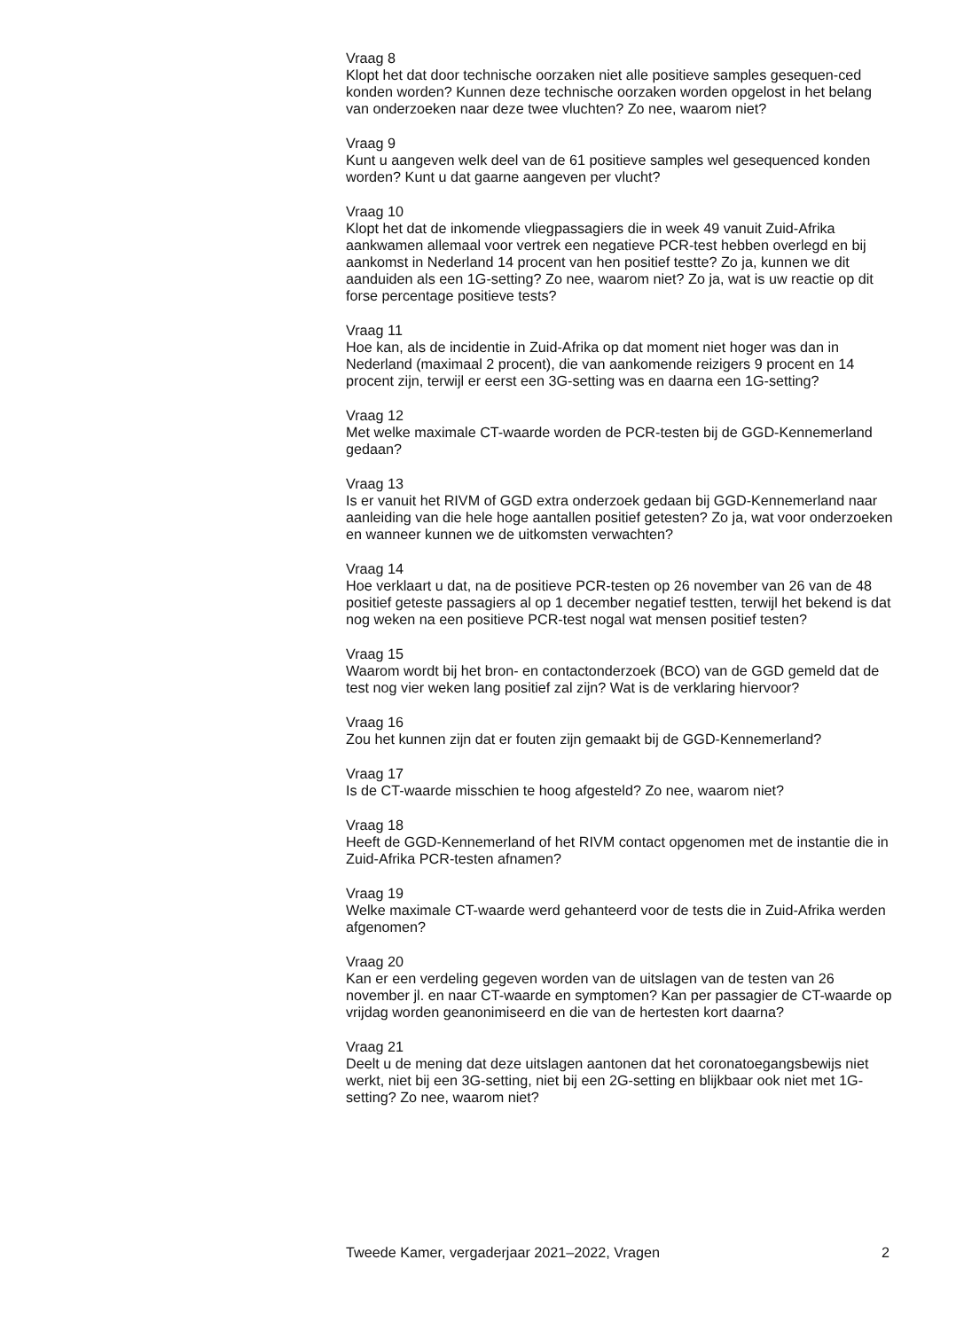Vraag 8
Klopt het dat door technische oorzaken niet alle positieve samples gesequen-ced konden worden? Kunnen deze technische oorzaken worden opgelost in het belang van onderzoeken naar deze twee vluchten? Zo nee, waarom niet?
Vraag 9
Kunt u aangeven welk deel van de 61 positieve samples wel gesequenced konden worden? Kunt u dat gaarne aangeven per vlucht?
Vraag 10
Klopt het dat de inkomende vliegpassagiers die in week 49 vanuit Zuid-Afrika aankwamen allemaal voor vertrek een negatieve PCR-test hebben overlegd en bij aankomst in Nederland 14 procent van hen positief testte? Zo ja, kunnen we dit aanduiden als een 1G-setting? Zo nee, waarom niet? Zo ja, wat is uw reactie op dit forse percentage positieve tests?
Vraag 11
Hoe kan, als de incidentie in Zuid-Afrika op dat moment niet hoger was dan in Nederland (maximaal 2 procent), die van aankomende reizigers 9 procent en 14 procent zijn, terwijl er eerst een 3G-setting was en daarna een 1G-setting?
Vraag 12
Met welke maximale CT-waarde worden de PCR-testen bij de GGD-Kennemerland gedaan?
Vraag 13
Is er vanuit het RIVM of GGD extra onderzoek gedaan bij GGD-Kennemerland naar aanleiding van die hele hoge aantallen positief getesten? Zo ja, wat voor onderzoeken en wanneer kunnen we de uitkomsten verwachten?
Vraag 14
Hoe verklaart u dat, na de positieve PCR-testen op 26 november van 26 van de 48 positief geteste passagiers al op 1 december negatief testten, terwijl het bekend is dat nog weken na een positieve PCR-test nogal wat mensen positief testen?
Vraag 15
Waarom wordt bij het bron- en contactonderzoek (BCO) van de GGD gemeld dat de test nog vier weken lang positief zal zijn? Wat is de verklaring hiervoor?
Vraag 16
Zou het kunnen zijn dat er fouten zijn gemaakt bij de GGD-Kennemerland?
Vraag 17
Is de CT-waarde misschien te hoog afgesteld? Zo nee, waarom niet?
Vraag 18
Heeft de GGD-Kennemerland of het RIVM contact opgenomen met de instantie die in Zuid-Afrika PCR-testen afnamen?
Vraag 19
Welke maximale CT-waarde werd gehanteerd voor de tests die in Zuid-Afrika werden afgenomen?
Vraag 20
Kan er een verdeling gegeven worden van de uitslagen van de testen van 26 november jl. en naar CT-waarde en symptomen? Kan per passagier de CT-waarde op vrijdag worden geanonimiseerd en die van de hertesten kort daarna?
Vraag 21
Deelt u de mening dat deze uitslagen aantonen dat het coronatoegangsbewijs niet werkt, niet bij een 3G-setting, niet bij een 2G-setting en blijkbaar ook niet met 1G-setting? Zo nee, waarom niet?
Tweede Kamer, vergaderjaar 2021–2022, Vragen 2